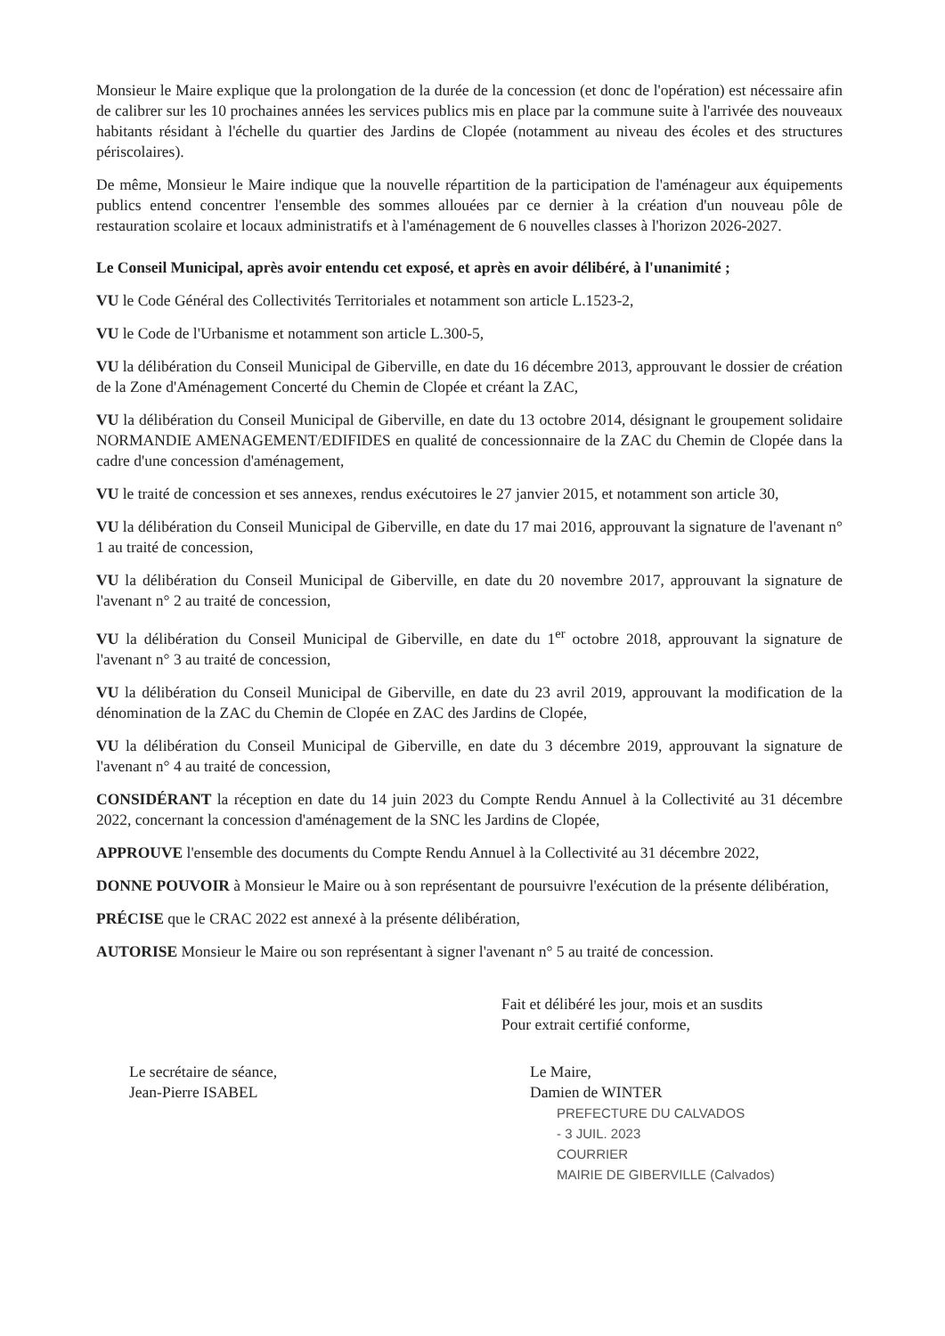Monsieur le Maire explique que la prolongation de la durée de la concession (et donc de l'opération) est nécessaire afin de calibrer sur les 10 prochaines années les services publics mis en place par la commune suite à l'arrivée des nouveaux habitants résidant à l'échelle du quartier des Jardins de Clopée (notamment au niveau des écoles et des structures périscolaires).
De même, Monsieur le Maire indique que la nouvelle répartition de la participation de l'aménageur aux équipements publics entend concentrer l'ensemble des sommes allouées par ce dernier à la création d'un nouveau pôle de restauration scolaire et locaux administratifs et à l'aménagement de 6 nouvelles classes à l'horizon 2026-2027.
Le Conseil Municipal, après avoir entendu cet exposé, et après en avoir délibéré, à l'unanimité ;
VU le Code Général des Collectivités Territoriales et notamment son article L.1523-2,
VU le Code de l'Urbanisme et notamment son article L.300-5,
VU la délibération du Conseil Municipal de Giberville, en date du 16 décembre 2013, approuvant le dossier de création de la Zone d'Aménagement Concerté du Chemin de Clopée et créant la ZAC,
VU la délibération du Conseil Municipal de Giberville, en date du 13 octobre 2014, désignant le groupement solidaire NORMANDIE AMENAGEMENT/EDIFIDES en qualité de concessionnaire de la ZAC du Chemin de Clopée dans la cadre d'une concession d'aménagement,
VU le traité de concession et ses annexes, rendus exécutoires le 27 janvier 2015, et notamment son article 30,
VU la délibération du Conseil Municipal de Giberville, en date du 17 mai 2016, approuvant la signature de l'avenant n° 1 au traité de concession,
VU la délibération du Conseil Municipal de Giberville, en date du 20 novembre 2017, approuvant la signature de l'avenant n° 2 au traité de concession,
VU la délibération du Conseil Municipal de Giberville, en date du 1<sup>er</sup> octobre 2018, approuvant la signature de l'avenant n° 3 au traité de concession,
VU la délibération du Conseil Municipal de Giberville, en date du 23 avril 2019, approuvant la modification de la dénomination de la ZAC du Chemin de Clopée en ZAC des Jardins de Clopée,
VU la délibération du Conseil Municipal de Giberville, en date du 3 décembre 2019, approuvant la signature de l'avenant n° 4 au traité de concession,
CONSIDÉRANT la réception en date du 14 juin 2023 du Compte Rendu Annuel à la Collectivité au 31 décembre 2022, concernant la concession d'aménagement de la SNC les Jardins de Clopée,
APPROUVE l'ensemble des documents du Compte Rendu Annuel à la Collectivité au 31 décembre 2022,
DONNE POUVOIR à Monsieur le Maire ou à son représentant de poursuivre l'exécution de la présente délibération,
PRÉCISE que le CRAC 2022 est annexé à la présente délibération,
AUTORISE Monsieur le Maire ou son représentant à signer l'avenant n° 5 au traité de concession.
Fait et délibéré les jour, mois et an susdits
Pour extrait certifié conforme,
Le secrétaire de séance,
Jean-Pierre ISABEL
Le Maire,
Damien de WINTER
PREFECTURE DU CALVADOS
- 3 JUIL. 2023
COURRIER
MAIRIE DE GIBERVILLE (Calvados)